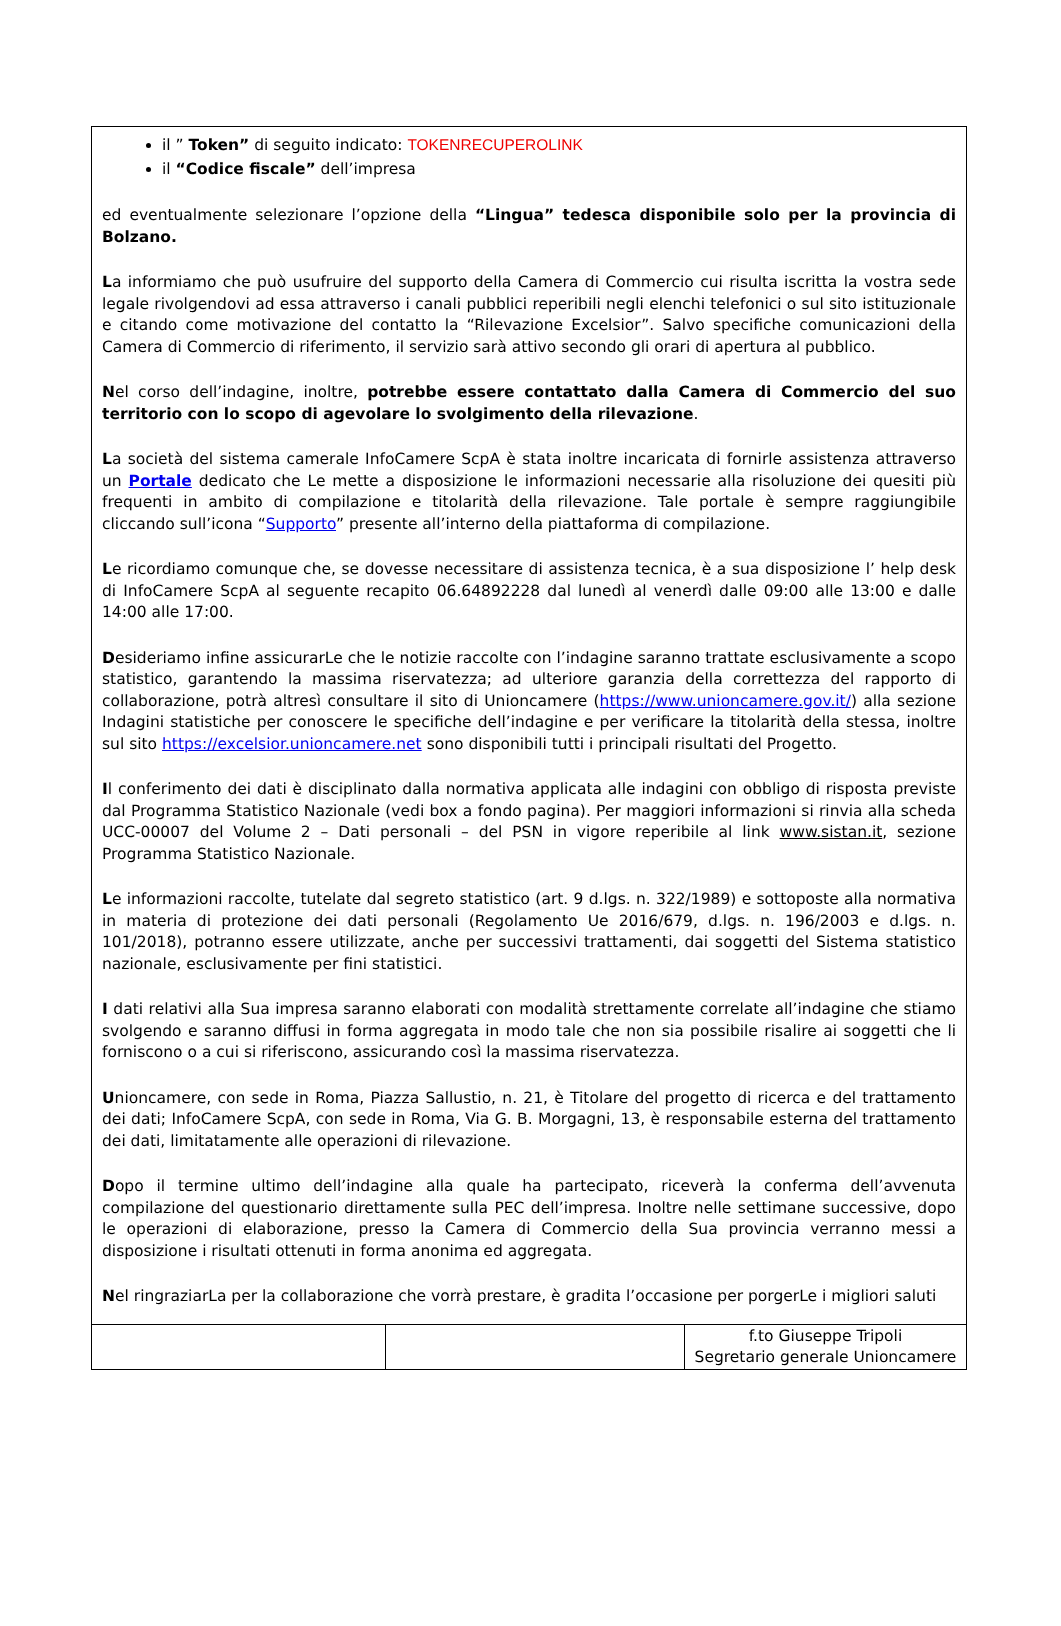il ” Token” di seguito indicato: TOKENRECUPEROLINK
il “Codice fiscale” dell’impresa
ed eventualmente selezionare l’opzione della “Lingua” tedesca disponibile solo per la provincia di Bolzano.
La informiamo che può usufruire del supporto della Camera di Commercio cui risulta iscritta la vostra sede legale rivolgendovi ad essa attraverso i canali pubblici reperibili negli elenchi telefonici o sul sito istituzionale e citando come motivazione del contatto la “Rilevazione Excelsior”. Salvo specifiche comunicazioni della Camera di Commercio di riferimento, il servizio sarà attivo secondo gli orari di apertura al pubblico.
Nel corso dell’indagine, inoltre, potrebbe essere contattato dalla Camera di Commercio del suo territorio con lo scopo di agevolare lo svolgimento della rilevazione.
La società del sistema camerale InfoCamere ScpA è stata inoltre incaricata di fornirle assistenza attraverso un Portale dedicato che Le mette a disposizione le informazioni necessarie alla risoluzione dei quesiti più frequenti in ambito di compilazione e titolarità della rilevazione. Tale portale è sempre raggiungibile cliccando sull’icona “Supporto” presente all’interno della piattaforma di compilazione.
Le ricordiamo comunque che, se dovesse necessitare di assistenza tecnica, è a sua disposizione l’ help desk di InfoCamere ScpA al seguente recapito 06.64892228 dal lunedì al venerdì dalle 09:00 alle 13:00 e dalle 14:00 alle 17:00.
Desideriamo infine assicurarLe che le notizie raccolte con l’indagine saranno trattate esclusivamente a scopo statistico, garantendo la massima riservatezza; ad ulteriore garanzia della correttezza del rapporto di collaborazione, potrà altresì consultare il sito di Unioncamere (https://www.unioncamere.gov.it/) alla sezione Indagini statistiche per conoscere le specifiche dell’indagine e per verificare la titolarità della stessa, inoltre sul sito https://excelsior.unioncamere.net sono disponibili tutti i principali risultati del Progetto.
Il conferimento dei dati è disciplinato dalla normativa applicata alle indagini con obbligo di risposta previste dal Programma Statistico Nazionale (vedi box a fondo pagina). Per maggiori informazioni si rinvia alla scheda UCC-00007 del Volume 2 – Dati personali – del PSN in vigore reperibile al link www.sistan.it, sezione Programma Statistico Nazionale.
Le informazioni raccolte, tutelate dal segreto statistico (art. 9 d.lgs. n. 322/1989) e sottoposte alla normativa in materia di protezione dei dati personali (Regolamento Ue 2016/679, d.lgs. n. 196/2003 e d.lgs. n. 101/2018), potranno essere utilizzate, anche per successivi trattamenti, dai soggetti del Sistema statistico nazionale, esclusivamente per fini statistici.
I dati relativi alla Sua impresa saranno elaborati con modalità strettamente correlate all’indagine che stiamo svolgendo e saranno diffusi in forma aggregata in modo tale che non sia possibile risalire ai soggetti che li forniscono o a cui si riferiscono, assicurando così la massima riservatezza.
Unioncamere, con sede in Roma, Piazza Sallustio, n. 21, è Titolare del progetto di ricerca e del trattamento dei dati; InfoCamere ScpA, con sede in Roma, Via G. B. Morgagni, 13, è responsabile esterna del trattamento dei dati, limitatamente alle operazioni di rilevazione.
Dopo il termine ultimo dell’indagine alla quale ha partecipato, riceverà la conferma dell’avvenuta compilazione del questionario direttamente sulla PEC dell’impresa. Inoltre nelle settimane successive, dopo le operazioni di elaborazione, presso la Camera di Commercio della Sua provincia verranno messi a disposizione i risultati ottenuti in forma anonima ed aggregata.
Nel ringraziarLa per la collaborazione che vorrà prestare, è gradita l’occasione per porgerLe i migliori saluti
| | | f.to Giuseppe Tripoli Segretario generale Unioncamere |